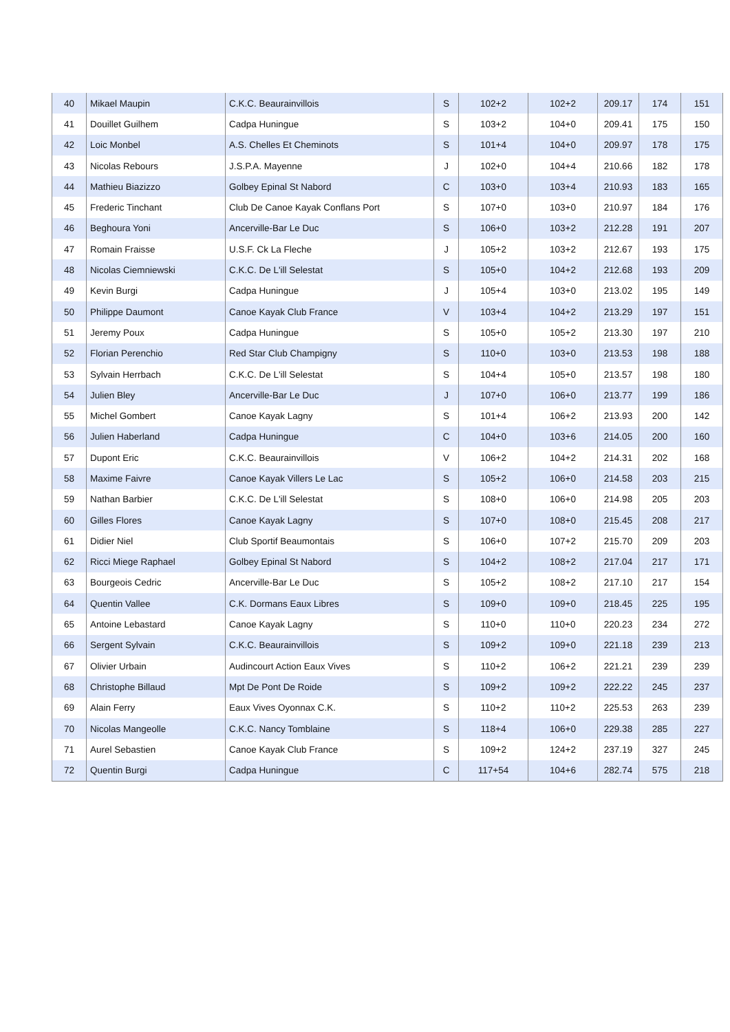| 40 | Mikael Maupin | C.K.C. Beaurainvillois | S | 102+2 | 102+2 | 209.17 | 174 | 151 |
| 41 | Douillet Guilhem | Cadpa Huningue | S | 103+2 | 104+0 | 209.41 | 175 | 150 |
| 42 | Loic Monbel | A.S. Chelles Et Cheminots | S | 101+4 | 104+0 | 209.97 | 178 | 175 |
| 43 | Nicolas Rebours | J.S.P.A. Mayenne | J | 102+0 | 104+4 | 210.66 | 182 | 178 |
| 44 | Mathieu Biazizzo | Golbey Epinal St Nabord | C | 103+0 | 103+4 | 210.93 | 183 | 165 |
| 45 | Frederic Tinchant | Club De Canoe Kayak Conflans Port | S | 107+0 | 103+0 | 210.97 | 184 | 176 |
| 46 | Beghoura Yoni | Ancerville-Bar Le Duc | S | 106+0 | 103+2 | 212.28 | 191 | 207 |
| 47 | Romain Fraisse | U.S.F. Ck La Fleche | J | 105+2 | 103+2 | 212.67 | 193 | 175 |
| 48 | Nicolas Ciemniewski | C.K.C. De L'ill Selestat | S | 105+0 | 104+2 | 212.68 | 193 | 209 |
| 49 | Kevin Burgi | Cadpa Huningue | J | 105+4 | 103+0 | 213.02 | 195 | 149 |
| 50 | Philippe Daumont | Canoe Kayak Club France | V | 103+4 | 104+2 | 213.29 | 197 | 151 |
| 51 | Jeremy Poux | Cadpa Huningue | S | 105+0 | 105+2 | 213.30 | 197 | 210 |
| 52 | Florian Perenchio | Red Star Club Champigny | S | 110+0 | 103+0 | 213.53 | 198 | 188 |
| 53 | Sylvain Herrbach | C.K.C. De L'ill Selestat | S | 104+4 | 105+0 | 213.57 | 198 | 180 |
| 54 | Julien Bley | Ancerville-Bar Le Duc | J | 107+0 | 106+0 | 213.77 | 199 | 186 |
| 55 | Michel Gombert | Canoe Kayak Lagny | S | 101+4 | 106+2 | 213.93 | 200 | 142 |
| 56 | Julien Haberland | Cadpa Huningue | C | 104+0 | 103+6 | 214.05 | 200 | 160 |
| 57 | Dupont Eric | C.K.C. Beaurainvillois | V | 106+2 | 104+2 | 214.31 | 202 | 168 |
| 58 | Maxime Faivre | Canoe Kayak Villers Le Lac | S | 105+2 | 106+0 | 214.58 | 203 | 215 |
| 59 | Nathan Barbier | C.K.C. De L'ill Selestat | S | 108+0 | 106+0 | 214.98 | 205 | 203 |
| 60 | Gilles Flores | Canoe Kayak Lagny | S | 107+0 | 108+0 | 215.45 | 208 | 217 |
| 61 | Didier Niel | Club Sportif Beaumontais | S | 106+0 | 107+2 | 215.70 | 209 | 203 |
| 62 | Ricci Miege Raphael | Golbey Epinal St Nabord | S | 104+2 | 108+2 | 217.04 | 217 | 171 |
| 63 | Bourgeois Cedric | Ancerville-Bar Le Duc | S | 105+2 | 108+2 | 217.10 | 217 | 154 |
| 64 | Quentin Vallee | C.K. Dormans Eaux Libres | S | 109+0 | 109+0 | 218.45 | 225 | 195 |
| 65 | Antoine Lebastard | Canoe Kayak Lagny | S | 110+0 | 110+0 | 220.23 | 234 | 272 |
| 66 | Sergent Sylvain | C.K.C. Beaurainvillois | S | 109+2 | 109+0 | 221.18 | 239 | 213 |
| 67 | Olivier Urbain | Audincourt Action Eaux Vives | S | 110+2 | 106+2 | 221.21 | 239 | 239 |
| 68 | Christophe Billaud | Mpt De Pont De Roide | S | 109+2 | 109+2 | 222.22 | 245 | 237 |
| 69 | Alain Ferry | Eaux Vives Oyonnax C.K. | S | 110+2 | 110+2 | 225.53 | 263 | 239 |
| 70 | Nicolas Mangeolle | C.K.C. Nancy Tomblaine | S | 118+4 | 106+0 | 229.38 | 285 | 227 |
| 71 | Aurel Sebastien | Canoe Kayak Club France | S | 109+2 | 124+2 | 237.19 | 327 | 245 |
| 72 | Quentin Burgi | Cadpa Huningue | C | 117+54 | 104+6 | 282.74 | 575 | 218 |